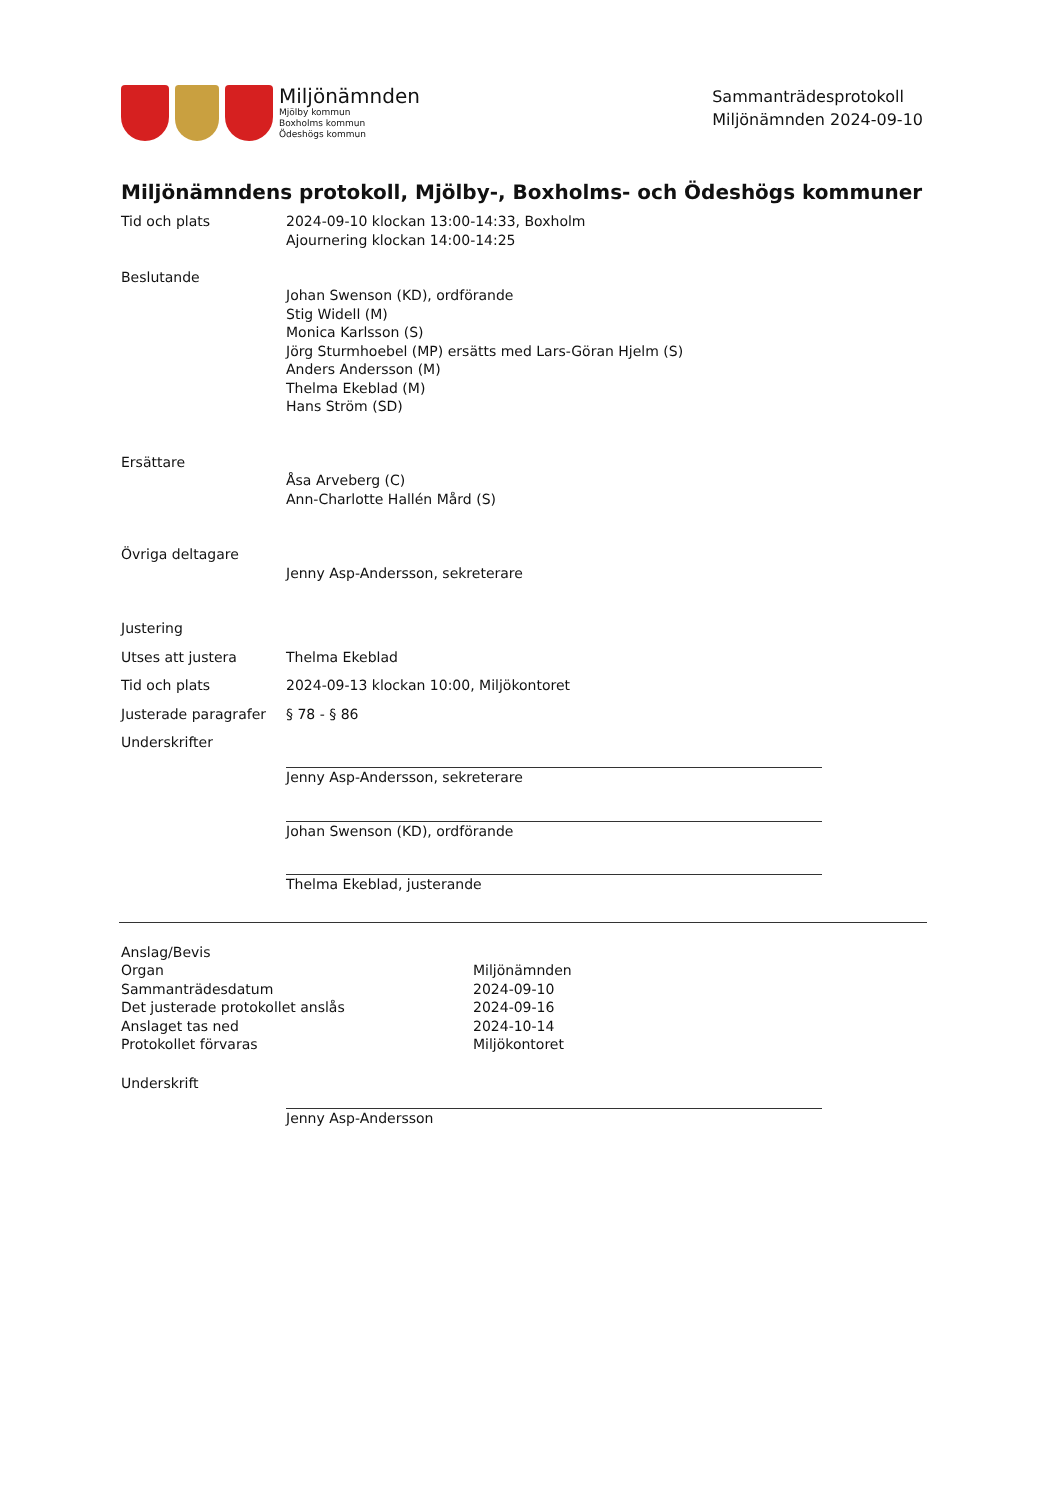Miljönämnden
Mjölby kommun
Boxholms kommun
Ödeshögs kommun
Sammanträdesprotokoll
Miljönämnden 2024-09-10
Miljönämndens protokoll, Mjölby-, Boxholms- och Ödeshögs kommuner
| Tid och plats | 2024-09-10 klockan 13:00-14:33, Boxholm Ajournering klockan 14:00-14:25 |
| Beslutande | Johan Swenson (KD), ordförande Stig Widell (M) Monica Karlsson (S) Jörg Sturmhoebel (MP) ersätts med Lars-Göran Hjelm (S) Anders Andersson (M) Thelma Ekeblad (M) Hans Ström (SD) |
| Ersättare | Åsa Arveberg (C) Ann-Charlotte Hallén Mård (S) |
| Övriga deltagare | Jenny Asp-Andersson, sekreterare |
| Justering | |
| Utses att justera | Thelma Ekeblad |
| Tid och plats | 2024-09-13 klockan 10:00, Miljökontoret |
| Justerade paragrafer | § 78 - § 86 |
| Underskrifter | Jenny Asp-Andersson, sekreterare Johan Swenson (KD), ordförande Thelma Ekeblad, justerande |
| Anslag/Bevis | |
| Organ | Miljönämnden |
| Sammanträdesdatum | 2024-09-10 |
| Det justerade protokollet anslås | 2024-09-16 |
| Anslaget tas ned | 2024-10-14 |
| Protokollet förvaras | Miljökontoret |
| Underskrift | Jenny Asp-Andersson |